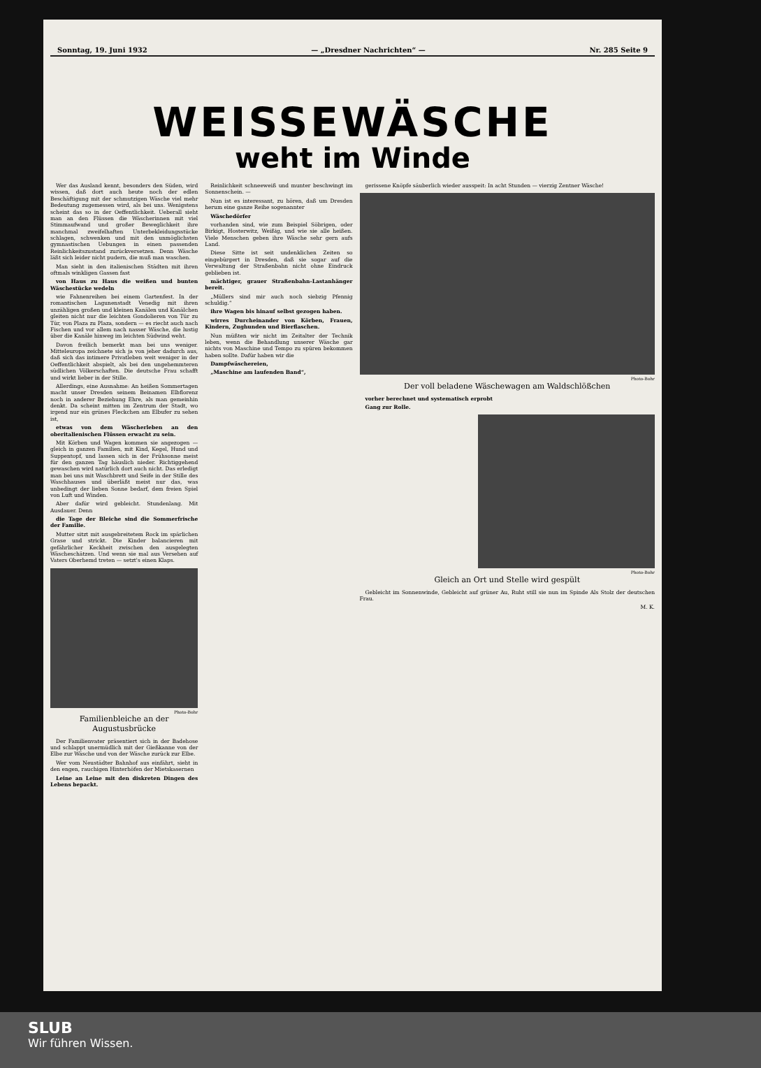Sonntag, 19. Juni 1932 — „Dresdner Nachrichten“ — Nr. 285 Seite 9
WEISSEWÄSCHE
weht im Winde
Wer das Ausland kennt, besonders den Süden, wird wissen, daß dort auch heute noch der edlen Beschäftigung mit der schmutzigen Wäsche viel mehr Bedeutung zugemessen wird, als bei uns. Wenigstens scheint das so in der Oeffentlichkeit. Ueberall sieht man an den Flüssen die Wäscherinnen mit viel Stimmaufwand und großer Beweglichkeit ihre manchmal zweifelhaften Unterbekleidungsstücke schlagen, schwenken und mit den unmöglichsten gymnastischen Uebungen in einen passenden Reinlichkeitszustand zurückversetzen. Denn Wäsche läßt sich leider nicht pudern, die muß man waschen.
Man sieht in den italienischen Städten mit ihren oftmals winkligen Gassen fast
von Haus zu Haus die weißen und bunten Wäschestücke wedeln
wie Fahnenreihen bei einem Gartenfest. In der romantischen Lagunenstadt Venedig mit ihren unzähligen großen und kleinen Kanälen und Kanälchen gleiten nicht nur die leichten Gondolieren von Tür zu Tür, von Plaza zu Plaza, sondern — es riecht auch nach Fischen und vor allem nach nasser Wäsche, die lustig über die Kanäle hinweg im leichten Südwind weht.
Davon freilich bemerkt man bei uns weniger. Mitteleuropa zeichnete sich ja von jeher dadurch aus, daß sich das intimere Privatleben weit weniger in der Oeffentlichkeit abspielt, als bei den ungehemmteren südlichen Völkerschaften. Die deutsche Frau schafft und wirkt lieber in der Stille.
Allerdings, eine Ausnahme: An heißen Sommertagen macht unser Dresden seinem Beinamen Elbflorenz noch in anderer Beziehung Ehre, als man gemeinhin denkt. Da scheint mitten im Zentrum der Stadt, wo irgend nur ein grünes Fleckchen am Elbufer zu sehen ist,
etwas von dem Wäscherleben an den oberitalienischen Flüssen erwacht zu sein.
Mit Körben und Wagen kommen sie angezogen — gleich in ganzen Familien, mit Kind, Kegel, Hund und Suppentopf, und lassen sich in der Frühsonne meist für den ganzen Tag häuslich nieder. Richtiggehend gewaschen wird natürlich dort auch nicht. Das erledigt man bei uns mit Waschbrett und Seife in der Stille des Waschhauses und überläßt meist nur das, was unbedingt der lieben Sonne bedarf, dem freien Spiel von Luft und Winden.
Aber dafür wird gebleicht. Stundenlang. Mit Ausdauer. Denn
die Tage der Bleiche sind die Sommerfrische der Familie.
Mutter sitzt mit ausgebreitetem Rock im spärlichen Grase und strickt. Die Kinder balancieren mit gefährlicher Keckheit zwischen den ausgelegten Wäscheschätzen. Und wenn sie mal aus Versehen auf Vaters Oberhemd treten — setzt's einen Klaps.
Photo-Bohr
Familienbleiche an der Augustusbrücke
Der Familienvater präsentiert sich in der Badehose und schlappt unermüdlich mit der Gießkanne von der Elbe zur Wäsche und von der Wäsche zurück zur Elbe.
Wer vom Neustädter Bahnhof aus einfährt, sieht in den engen, rauchigen Hinterhöfen der Mietskasernen
Leine an Leine mit den diskreten Dingen des Lebens bepackt.
Reinlichkeit schneeweiß und munter beschwingt im Sonnenschein. —
Nun ist es interessant, zu hören, daß um Dresden herum eine ganze Reihe sogenannter
Wäschedörfer
vorhanden sind, wie zum Beispiel Söbrigen, oder Birkigt, Hosterwitz, Weißig, und wie sie alle heißen. Viele Menschen geben ihre Wäsche sehr gern aufs Land.
Diese Sitte ist seit undenklichen Zeiten so eingebürgert in Dresden, daß sie sogar auf die Verwaltung der Straßenbahn nicht ohne Eindruck geblieben ist.
mächtiger, grauer Straßenbahn-Lastanhänger bereit.
„Müllers sind mir auch noch siebzig Pfennig schuldig.“
ihre Wagen bis hinauf selbst gezogen haben.
wirres Durcheinander von Körben, Frauen, Kindern, Zughunden und Bierflaschen.
Nun müßten wir nicht im Zeitalter der Technik leben, wenn die Behandlung unserer Wäsche gar nichts von Maschine und Tempo zu spüren bekommen haben sollte. Dafür haben wir die
Dampfwäschereien,
„Maschine am laufenden Band“,
gerissene Knöpfe säuberlich wieder ausspeit: In acht Stunden — vierzig Zentner Wäsche!
Photo-Bohr
Der voll beladene Wäschewagen am Waldschlößchen
vorher berechnet und systematisch erprobt
Gang zur Rolle.
Photo-Bohr
Gleich an Ort und Stelle wird gespült
Gebleicht im Sonnenwinde, Gebleicht auf grüner Au, Ruht still sie nun im Spinde Als Stolz der deutschen Frau.
M. K.
SLUB
Wir führen Wissen.